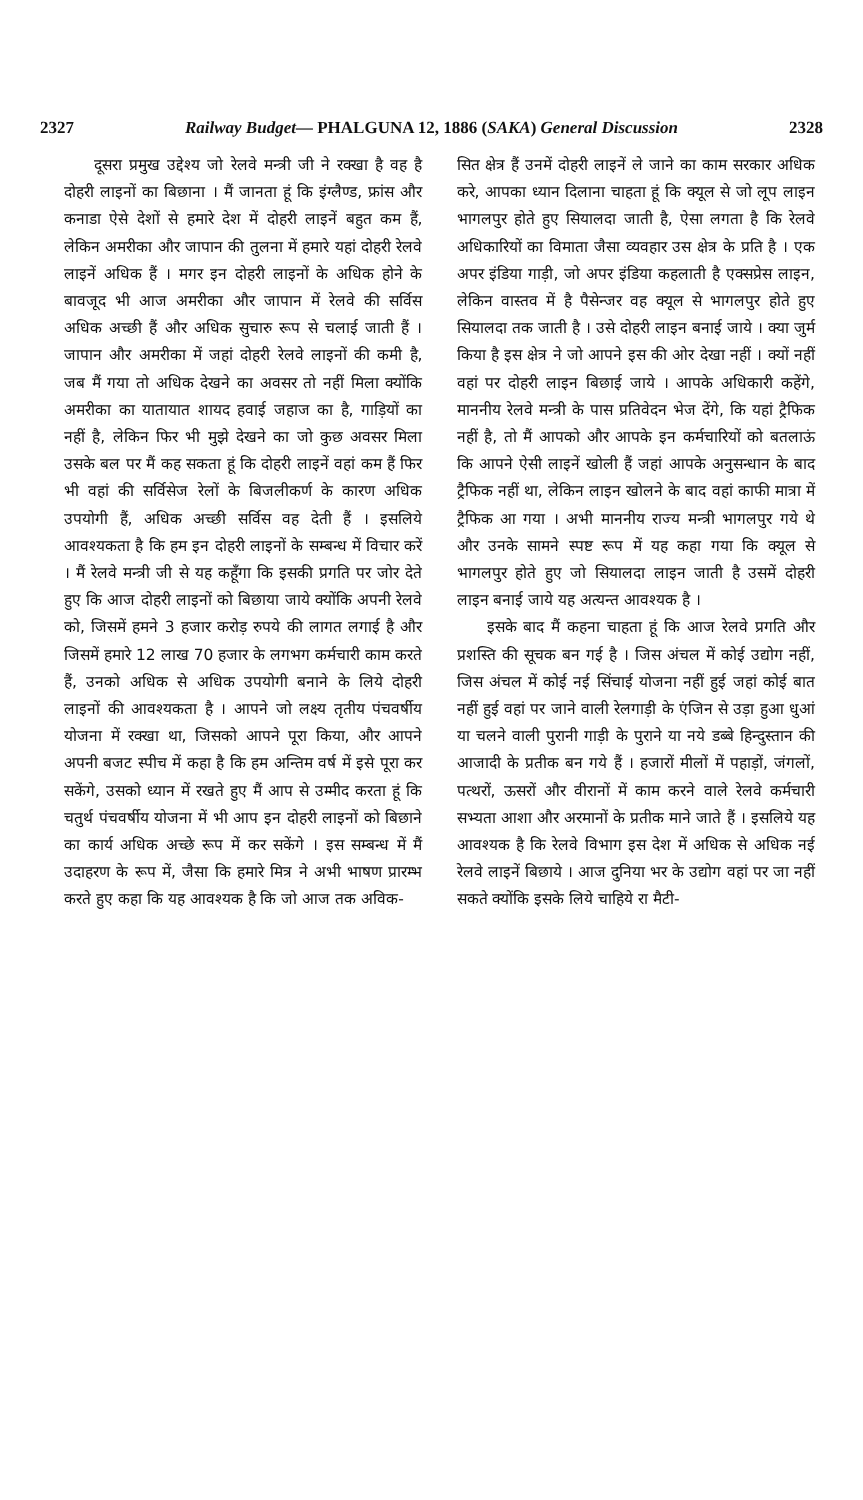2327 Railway Budget— PHALGUNA 12, 1886 (SAKA) General Discussion 2328
दूसरा प्रमुख उद्देश्य जो रेलवे मन्त्री जी ने रक्खा है वह है दोहरी लाइनों का बिछाना । मैं जानता हूं कि इंग्लैण्ड, फ्रांस और कनाडा ऐसे देशों से हमारे देश में दोहरी लाइनें बहुत कम हैं, लेकिन अमरीका और जापान की तुलना में हमारे यहां दोहरी रेलवे लाइनें अधिक हैं । मगर इन दोहरी लाइनों के अधिक होने के बावजूद भी आज अमरीका और जापान में रेलवे की सर्विस अधिक अच्छी हैं और अधिक सुचारु रूप से चलाई जाती हैं । जापान और अमरीका में जहां दोहरी रेलवे लाइनों की कमी है, जब मैं गया तो अधिक देखने का अवसर तो नहीं मिला क्योंकि अमरीका का यातायात शायद हवाई जहाज का है, गाड़ियों का नहीं है, लेकिन फिर भी मुझे देखने का जो कुछ अवसर मिला उसके बल पर मैं कह सकता हूं कि दोहरी लाइनें वहां कम हैं फिर भी वहां की सर्विसेज रेलों के बिजलीकर्ण के कारण अधिक उपयोगी हैं, अधिक अच्छी सर्विस वह देती हैं । इसलिये आवश्यकता है कि हम इन दोहरी लाइनों के सम्बन्ध में विचार करें । मैं रेलवे मन्त्री जी से यह कहूँगा कि इसकी प्रगति पर जोर देते हुए कि आज दोहरी लाइनों को बिछाया जाये क्योंकि अपनी रेलवे को, जिसमें हमने 3 हजार करोड़ रुपये की लागत लगाई है और जिसमें हमारे 12 लाख 70 हजार के लगभग कर्मचारी काम करते हैं, उनको अधिक से अधिक उपयोगी बनाने के लिये दोहरी लाइनों की आवश्यकता है । आपने जो लक्ष्य तृतीय पंचवर्षीय योजना में रक्खा था, जिसको आपने पूरा किया, और आपने अपनी बजट स्पीच में कहा है कि हम अन्तिम वर्ष में इसे पूरा कर सकेंगे, उसको ध्यान में रखते हुए मैं आप से उम्मीद करता हूं कि चतुर्थ पंचवर्षीय योजना में भी आप इन दोहरी लाइनों को बिछाने का कार्य अधिक अच्छे रूप में कर सकेंगे । इस सम्बन्ध में मैं उदाहरण के रूप में, जैसा कि हमारे मित्र ने अभी भाषण प्रारम्भ करते हुए कहा कि यह आवश्यक है कि जो आज तक अविक-
सित क्षेत्र हैं उनमें दोहरी लाइनें ले जाने का काम सरकार अधिक करे, आपका ध्यान दिलाना चाहता हूं कि क्यूल से जो लूप लाइन भागलपुर होते हुए सियालदा जाती है, ऐसा लगता है कि रेलवे अधिकारियों का विमाता जैसा व्यवहार उस क्षेत्र के प्रति है । एक अपर इंडिया गाड़ी, जो अपर इंडिया कहलाती है एक्सप्रेस लाइन, लेकिन वास्तव में है पैसेन्जर वह क्यूल से भागलपुर होते हुए सियालदा तक जाती है । उसे दोहरी लाइन बनाई जाये । क्या जुर्म किया है इस क्षेत्र ने जो आपने इस की ओर देखा नहीं । क्यों नहीं वहां पर दोहरी लाइन बिछाई जाये । आपके अधिकारी कहेंगे, माननीय रेलवे मन्त्री के पास प्रतिवेदन भेज देंगे, कि यहां ट्रैफिक नहीं है, तो मैं आपको और आपके इन कर्मचारियों को बतलाऊं कि आपने ऐसी लाइनें खोली हैं जहां आपके अनुसन्धान के बाद ट्रैफिक नहीं था, लेकिन लाइन खोलने के बाद वहां काफी मात्रा में ट्रैफिक आ गया । अभी माननीय राज्य मन्त्री भागलपुर गये थे और उनके सामने स्पष्ट रूप में यह कहा गया कि क्यूल से भागलपुर होते हुए जो सियालदा लाइन जाती है उसमें दोहरी लाइन बनाई जाये यह अत्यन्त आवश्यक है ।
इसके बाद मैं कहना चाहता हूं कि आज रेलवे प्रगति और प्रशस्ति की सूचक बन गई है । जिस अंचल में कोई उद्योग नहीं, जिस अंचल में कोई नई सिंचाई योजना नहीं हुई जहां कोई बात नहीं हुई वहां पर जाने वाली रेलगाड़ी के एंजिन से उड़ा हुआ धुआं या चलने वाली पुरानी गाड़ी के पुराने या नये डब्बे हिन्दुस्तान की आजादी के प्रतीक बन गये हैं । हजारों मीलों में पहाड़ों, जंगलों, पत्थरों, ऊसरों और वीरानों में काम करने वाले रेलवे कर्मचारी सभ्यता आशा और अरमानों के प्रतीक माने जाते हैं । इसलिये यह आवश्यक है कि रेलवे विभाग इस देश में अधिक से अधिक नई रेलवे लाइनें बिछाये । आज दुनिया भर के उद्योग वहां पर जा नहीं सकते क्योंकि इसके लिये चाहिये रा मैटी-